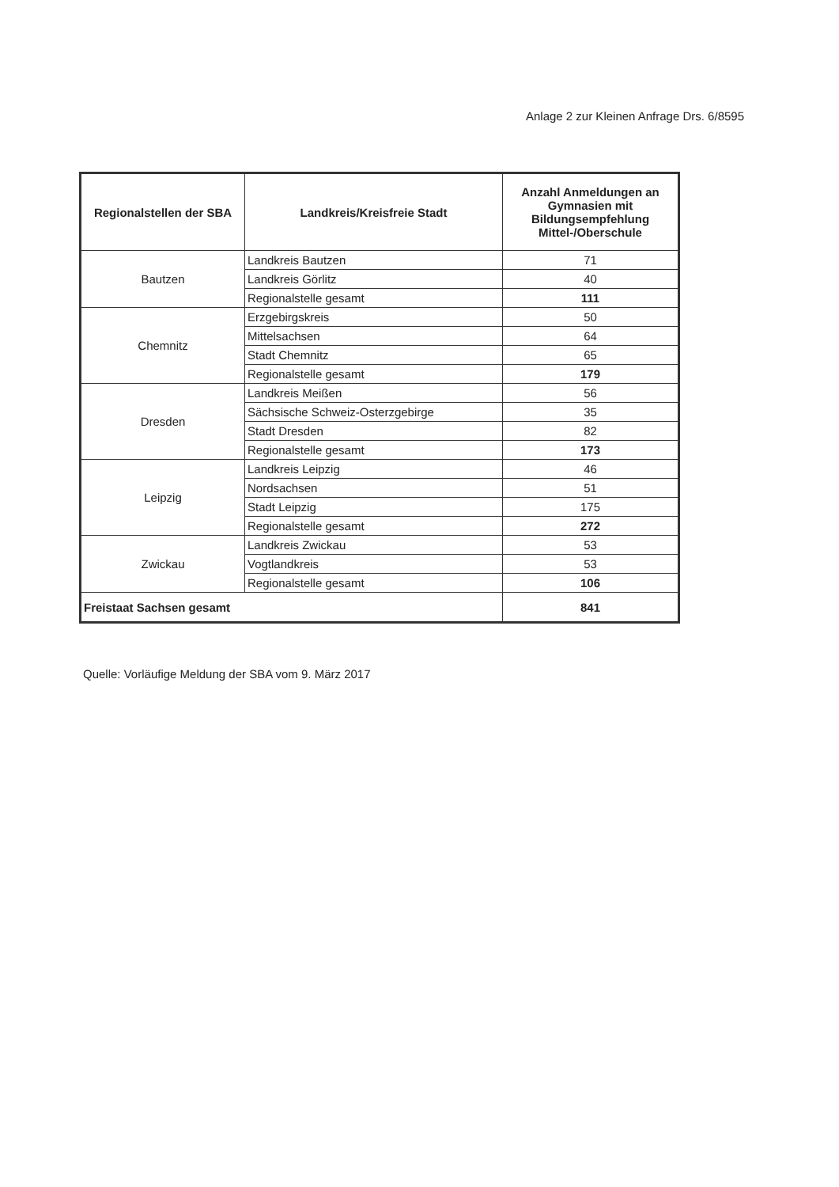Anlage 2 zur Kleinen Anfrage Drs. 6/8595
| Regionalstellen der SBA | Landkreis/Kreisfreie Stadt | Anzahl Anmeldungen an Gymnasien mit Bildungsempfehlung Mittel-/Oberschule |
| --- | --- | --- |
| Bautzen | Landkreis Bautzen | 71 |
| | Landkreis Görlitz | 40 |
| | Regionalstelle gesamt | 111 |
| Chemnitz | Erzgebirgskreis | 50 |
| | Mittelsachsen | 64 |
| | Stadt Chemnitz | 65 |
| | Regionalstelle gesamt | 179 |
| Dresden | Landkreis Meißen | 56 |
| | Sächsische Schweiz-Osterzgebirge | 35 |
| | Stadt Dresden | 82 |
| | Regionalstelle gesamt | 173 |
| Leipzig | Landkreis Leipzig | 46 |
| | Nordsachsen | 51 |
| | Stadt Leipzig | 175 |
| | Regionalstelle gesamt | 272 |
| Zwickau | Landkreis Zwickau | 53 |
| | Vogtlandkreis | 53 |
| | Regionalstelle gesamt | 106 |
| Freistaat Sachsen gesamt | | 841 |
Quelle: Vorläufige Meldung der SBA vom 9. März 2017